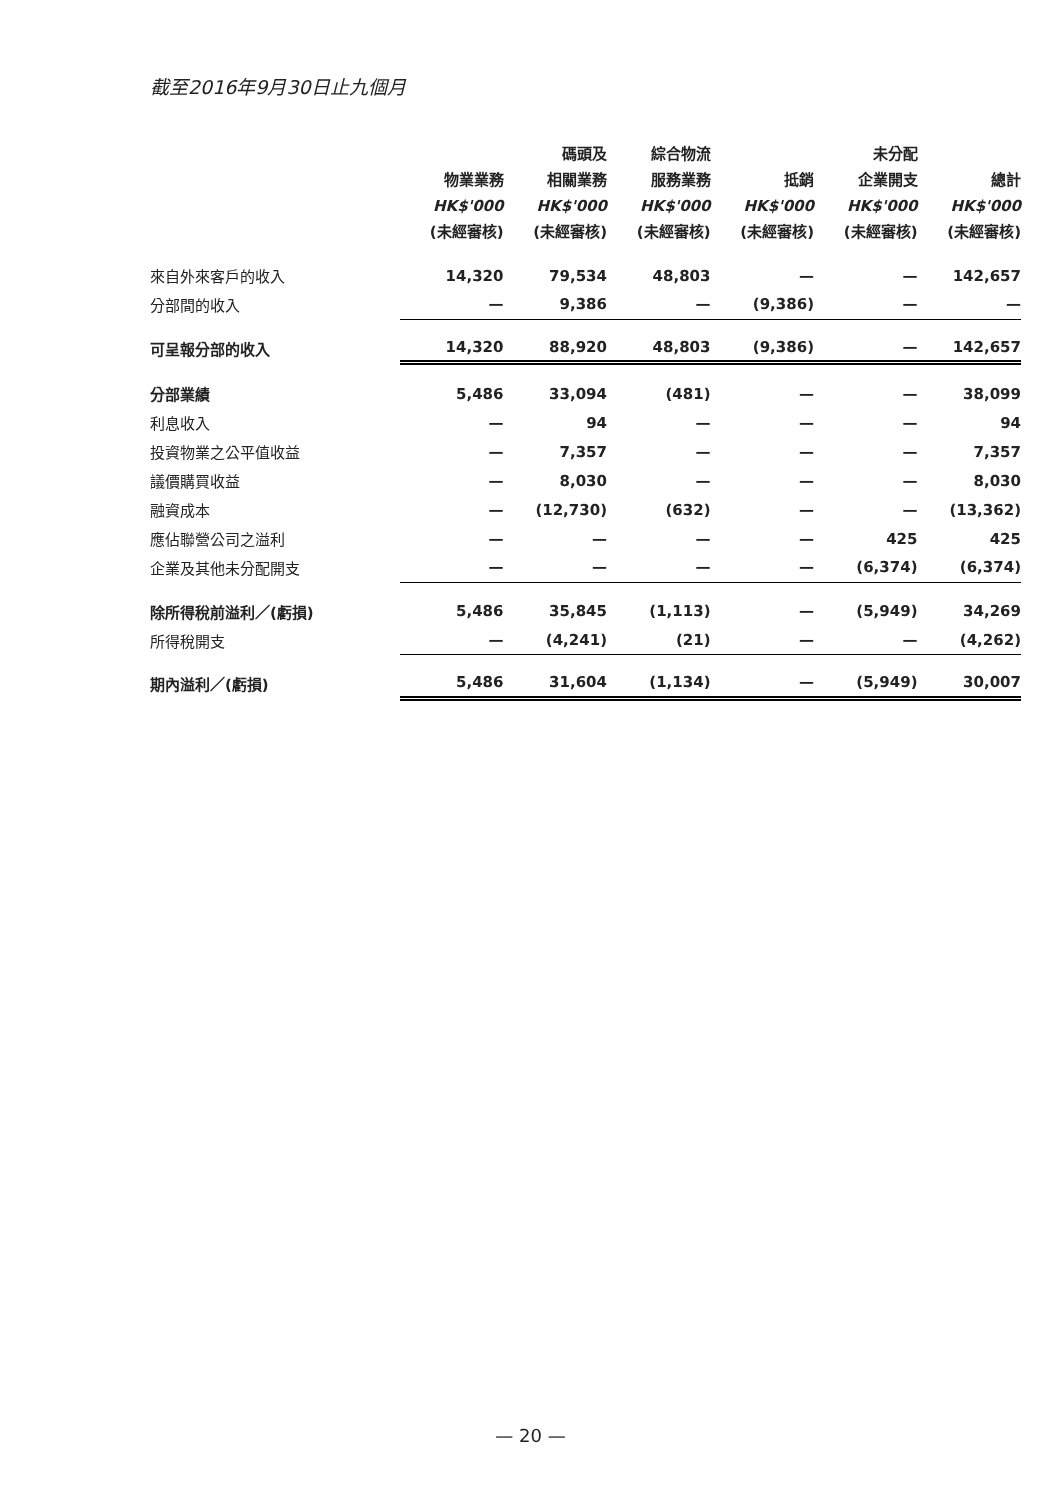截至2016年9月30日止九個月
| | 物業業務 HK$'000 (未經審核) | 碼頭及 相關業務 HK$'000 (未經審核) | 綜合物流 服務業務 HK$'000 (未經審核) | 抵銷 HK$'000 (未經審核) | 未分配 企業開支 HK$'000 (未經審核) | 總計 HK$'000 (未經審核) |
| --- | --- | --- | --- | --- | --- | --- |
| 來自外來客戶的收入 | 14,320 | 79,534 | 48,803 | — | — | 142,657 |
| 分部間的收入 | — | 9,386 | — | (9,386) | — | — |
| 可呈報分部的收入 | 14,320 | 88,920 | 48,803 | (9,386) | — | 142,657 |
| 分部業績 | 5,486 | 33,094 | (481) | — | — | 38,099 |
| 利息收入 | — | 94 | — | — | — | 94 |
| 投資物業之公平值收益 | — | 7,357 | — | — | — | 7,357 |
| 議價購買收益 | — | 8,030 | — | — | — | 8,030 |
| 融資成本 | — | (12,730) | (632) | — | — | (13,362) |
| 應佔聯營公司之溢利 | — | — | — | — | 425 | 425 |
| 企業及其他未分配開支 | — | — | — | — | (6,374) | (6,374) |
| 除所得稅前溢利／(虧損) | 5,486 | 35,845 | (1,113) | — | (5,949) | 34,269 |
| 所得稅開支 | — | (4,241) | (21) | — | — | (4,262) |
| 期內溢利／(虧損) | 5,486 | 31,604 | (1,134) | — | (5,949) | 30,007 |
— 20 —